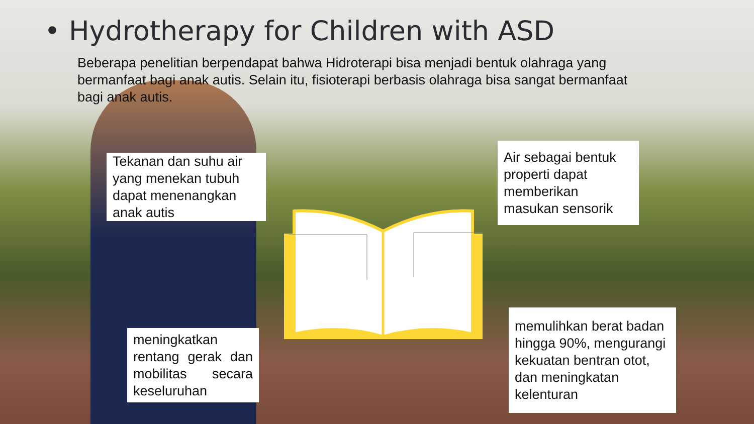• Hydrotherapy for Children with ASD
Beberapa penelitian berpendapat bahwa Hidroterapi bisa menjadi bentuk olahraga yang bermanfaat bagi anak autis. Selain itu, fisioterapi berbasis olahraga bisa sangat bermanfaat bagi anak autis.
Tekanan dan suhu air yang menekan tubuh dapat menenangkan anak autis
Air sebagai bentuk properti dapat memberikan masukan sensorik
meningkatkan rentang gerak dan mobilitas secara keseluruhan
memulihkan berat badan hingga 90%, mengurangi kekuatan bentran otot, dan meningkatan kelenturan